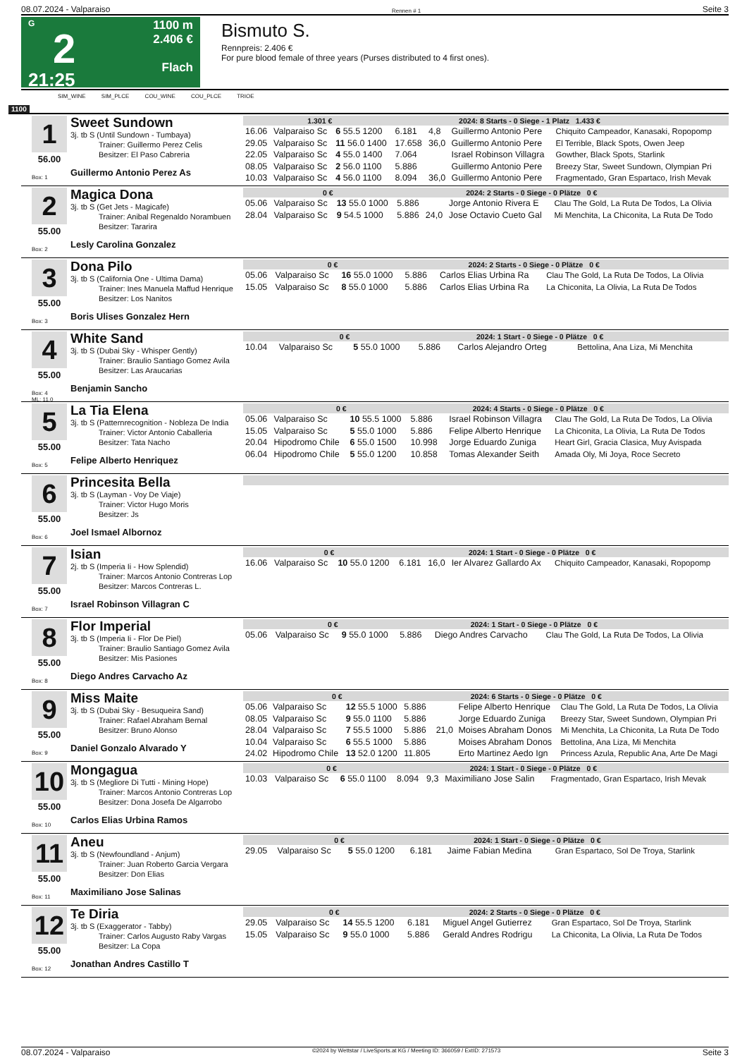08.07.2024 - Valparaiso Rennen # 1 Seite 3
G
2
21:25
1100 m
2.406 €
Flach
Bismuto S.
Rennpreis: 2.406 €
For pure blood female of three years (Purses distributed to 4 first ones).
SIM_WINE SIM_PLCE COU_WINE COU_PLCE TRIOE
1100
1
56.00
Box: 1
Sweet Sundown
3j. tb S (Until Sundown - Tumbaya)
Trainer: Guillermo Perez Celis
Besitzer: El Paso Cabreria
Guillermo Antonio Perez As
| 1.301 € | | 2024: 8 Starts - 0 Siege - 1 Platz 1.433 € | | | | | |
| --- | --- | --- | --- | --- | --- | --- | --- |
| 16.06 | Valparaiso Sc | 6 55.5 1200 | 6.181 | 4,8 | Guillermo Antonio Pere | Chiquito Campeador, Kanasaki, Ropopomp | |
| 29.05 | Valparaiso Sc | 11 56.0 1400 | 17.658 | 36,0 | Guillermo Antonio Pere | El Terrible, Black Spots, Owen Jeep | |
| 22.05 | Valparaiso Sc | 4 55.0 1400 | 7.064 | | Israel Robinson Villagra | Gowther, Black Spots, Starlink | |
| 08.05 | Valparaiso Sc | 2 56.0 1100 | 5.886 | | Guillermo Antonio Pere | Breezy Star, Sweet Sundown, Olympian Pri | |
| 10.03 | Valparaiso Sc | 4 56.0 1100 | 8.094 | 36,0 | Guillermo Antonio Pere | Fragmentado, Gran Espartaco, Irish Mevak | |
2
55.00
Box: 2
Magica Dona
3j. tb S (Get Jets - Magicafe)
Trainer: Anibal Regenaldo Norambuen
Besitzer: Tararira
Lesly Carolina Gonzalez
| 0 € | | 2024: 2 Starts - 0 Siege - 0 Plätze 0 € | | | | |
| --- | --- | --- | --- | --- | --- | --- |
| 05.06 | Valparaiso Sc | 13 55.0 1000 | 5.886 | | Jorge Antonio Rivera E | Clau The Gold, La Ruta De Todos, La Olivia |
| 28.04 | Valparaiso Sc | 9 54.5 1000 | 5.886 | 24,0 | Jose Octavio Cueto Gal | Mi Menchita, La Chiconita, La Ruta De Todo |
3
55.00
Box: 3
Dona Pilo
3j. tb S (California One - Ultima Dama)
Trainer: Ines Manuela Maffud Henrique
Besitzer: Los Nanitos
Boris Ulises Gonzalez Hern
| 0 € | | 2024: 2 Starts - 0 Siege - 0 Plätze 0 € | | | | |
| --- | --- | --- | --- | --- | --- | --- |
| 05.06 | Valparaiso Sc | 16 55.0 1000 | 5.886 | | Carlos Elias Urbina Ra | Clau The Gold, La Ruta De Todos, La Olivia |
| 15.05 | Valparaiso Sc | 8 55.0 1000 | 5.886 | | Carlos Elias Urbina Ra | La Chiconita, La Olivia, La Ruta De Todos |
4
55.00
Box: 4
ML: 11,0
White Sand
3j. tb S (Dubai Sky - Whisper Gently)
Trainer: Braulio Santiago Gomez Avila
Besitzer: Las Araucarias
Benjamin Sancho
| 0 € | | 2024: 1 Start - 0 Siege - 0 Plätze 0 € | | | | |
| --- | --- | --- | --- | --- | --- | --- |
| 10.04 | Valparaiso Sc | 5 55.0 1000 | 5.886 | | Carlos Alejandro Orteg | Bettolina, Ana Liza, Mi Menchita |
5
55.00
Box: 5
La Tia Elena
3j. tb S (Patternrecognition - Nobleza De India
Trainer: Victor Antonio Caballeria
Besitzer: Tata Nacho
Felipe Alberto Henriquez
| 0 € | | 2024: 4 Starts - 0 Siege - 0 Plätze 0 € | | | | |
| --- | --- | --- | --- | --- | --- | --- |
| 05.06 | Valparaiso Sc | 10 55.5 1000 | 5.886 | | Israel Robinson Villagra | Clau The Gold, La Ruta De Todos, La Olivia |
| 15.05 | Valparaiso Sc | 5 55.0 1000 | 5.886 | | Felipe Alberto Henrique | La Chiconita, La Olivia, La Ruta De Todos |
| 20.04 | Hipodromo Chile | 6 55.0 1500 | 10.998 | | Jorge Eduardo Zuniga | Heart Girl, Gracia Clasica, Muy Avispada |
| 06.04 | Hipodromo Chile | 5 55.0 1200 | 10.858 | | Tomas Alexander Seith | Amada Oly, Mi Joya, Roce Secreto |
6
55.00
Box: 6
Princesita Bella
3j. tb S (Layman - Voy De Viaje)
Trainer: Victor Hugo Moris
Besitzer: Js
Joel Ismael Albornoz
7
55.00
Box: 7
Isian
2j. tb S (Imperia Ii - How Splendid)
Trainer: Marcos Antonio Contreras Lop
Besitzer: Marcos Contreras L.
Israel Robinson Villagran C
| 0 € | | 2024: 1 Start - 0 Siege - 0 Plätze 0 € | | | | |
| --- | --- | --- | --- | --- | --- | --- |
| 16.06 | Valparaiso Sc | 10 55.0 1200 | 6.181 | 16,0 | Ier Alvarez Gallardo Ax | Chiquito Campeador, Kanasaki, Ropopomp |
8
55.00
Box: 8
Flor Imperial
3j. tb S (Imperia Ii - Flor De Piel)
Trainer: Braulio Santiago Gomez Avila
Besitzer: Mis Pasiones
Diego Andres Carvacho Az
| 0 € | | 2024: 1 Start - 0 Siege - 0 Plätze 0 € | | | | |
| --- | --- | --- | --- | --- | --- | --- |
| 05.06 | Valparaiso Sc | 9 55.0 1000 | 5.886 | | Diego Andres Carvacho | Clau The Gold, La Ruta De Todos, La Olivia |
9
55.00
Box: 9
Miss Maite
3j. tb S (Dubai Sky - Besuqueira Sand)
Trainer: Rafael Abraham Bernal
Besitzer: Bruno Alonso
Daniel Gonzalo Alvarado Y
| 0 € | | 2024: 6 Starts - 0 Siege - 0 Plätze 0 € | | | | |
| --- | --- | --- | --- | --- | --- | --- |
| 05.06 | Valparaiso Sc | 12 55.5 1000 | 5.886 | | Felipe Alberto Henrique | Clau The Gold, La Ruta De Todos, La Olivia |
| 08.05 | Valparaiso Sc | 9 55.0 1100 | 5.886 | | Jorge Eduardo Zuniga | Breezy Star, Sweet Sundown, Olympian Pri |
| 28.04 | Valparaiso Sc | 7 55.5 1000 | 5.886 | 21,0 | Moises Abraham Donos | Mi Menchita, La Chiconita, La Ruta De Todo |
| 10.04 | Valparaiso Sc | 6 55.5 1000 | 5.886 | | Moises Abraham Donos | Bettolina, Ana Liza, Mi Menchita |
| 24.02 | Hipodromo Chile | 13 52.0 1200 | 11.805 | | Erto Martinez Aedo Ign | Princess Azula, Republic Ana, Arte De Magi |
10
55.00
Box: 10
Mongagua
3j. tb S (Megliore Di Tutti - Mining Hope)
Trainer: Marcos Antonio Contreras Lop
Besitzer: Dona Josefa De Algarrobo
Carlos Elias Urbina Ramos
| 0 € | | 2024: 1 Start - 0 Siege - 0 Plätze 0 € | | | | |
| --- | --- | --- | --- | --- | --- | --- |
| 10.03 | Valparaiso Sc | 6 55.0 1100 | 8.094 | 9,3 | Maximiliano Jose Salin | Fragmentado, Gran Espartaco, Irish Mevak |
11
55.00
Box: 11
Aneu
3j. tb S (Newfoundland - Anjum)
Trainer: Juan Roberto Garcia Vergara
Besitzer: Don Elias
Maximiliano Jose Salinas
| 0 € | | 2024: 1 Start - 0 Siege - 0 Plätze 0 € | | | | |
| --- | --- | --- | --- | --- | --- | --- |
| 29.05 | Valparaiso Sc | 5 55.0 1200 | 6.181 | | Jaime Fabian Medina | Gran Espartaco, Sol De Troya, Starlink |
12
55.00
Box: 12
Te Diria
3j. tb S (Exaggerator - Tabby)
Trainer: Carlos Augusto Raby Vargas
Besitzer: La Copa
Jonathan Andres Castillo T
| 0 € | | 2024: 2 Starts - 0 Siege - 0 Plätze 0 € | | | | |
| --- | --- | --- | --- | --- | --- | --- |
| 29.05 | Valparaiso Sc | 14 55.5 1200 | 6.181 | | Miguel Angel Gutierrez | Gran Espartaco, Sol De Troya, Starlink |
| 15.05 | Valparaiso Sc | 9 55.0 1000 | 5.886 | | Gerald Andres Rodrigu | La Chiconita, La Olivia, La Ruta De Todos |
08.07.2024 - Valparaiso ©2024 by Wettstar / LiveSports.at KG / Meeting ID: 366059 / ExtID: 271573 Seite 3